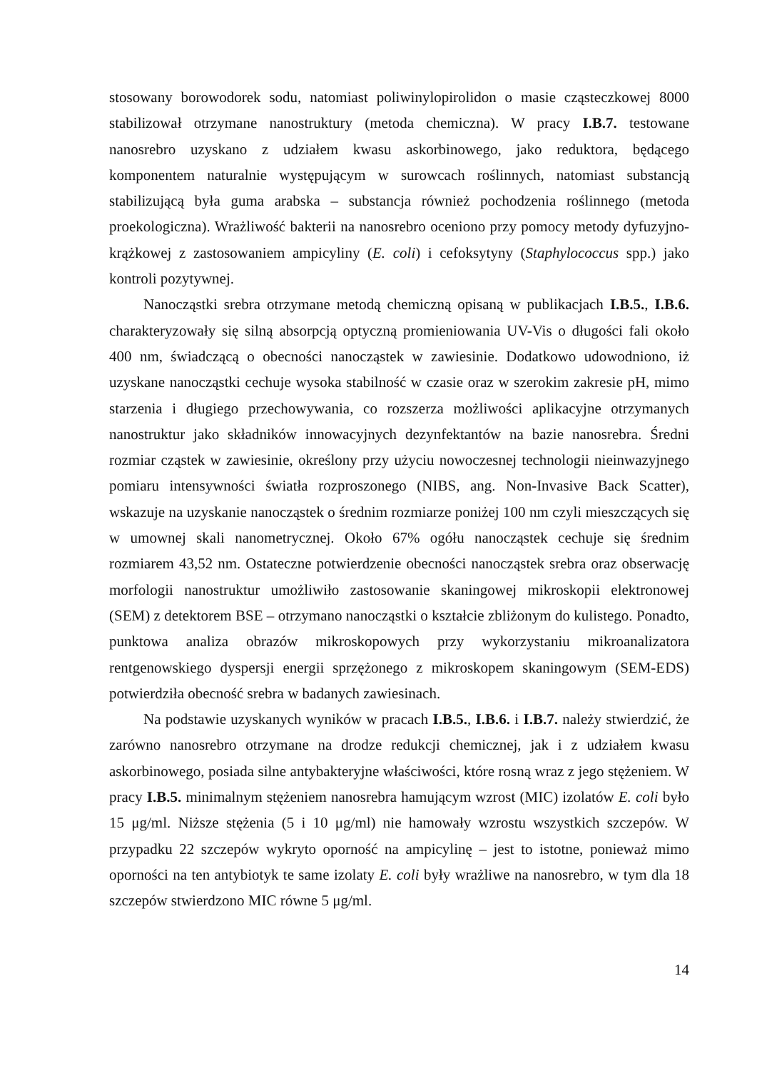stosowany borowodorek sodu, natomiast poliwinylopirolidon o masie cząsteczkowej 8000 stabilizował otrzymane nanostruktury (metoda chemiczna). W pracy I.B.7. testowane nanosrebro uzyskano z udziałem kwasu askorbinowego, jako reduktora, będącego komponentem naturalnie występującym w surowcach roślinnych, natomiast substancją stabilizującą była guma arabska – substancja również pochodzenia roślinnego (metoda proekologiczna). Wrażliwość bakterii na nanosrebro oceniono przy pomocy metody dyfuzyjno-krążkowej z zastosowaniem ampicyliny (E. coli) i cefoksytyny (Staphylococcus spp.) jako kontroli pozytywnej.
Nanocząstki srebra otrzymane metodą chemiczną opisaną w publikacjach I.B.5., I.B.6. charakteryzowały się silną absorpcją optyczną promieniowania UV-Vis o długości fali około 400 nm, świadczącą o obecności nanocząstek w zawiesinie. Dodatkowo udowodniono, iż uzyskane nanocząstki cechuje wysoka stabilność w czasie oraz w szerokim zakresie pH, mimo starzenia i długiego przechowywania, co rozszerza możliwości aplikacyjne otrzymanych nanostruktur jako składników innowacyjnych dezynfektantów na bazie nanosrebra. Średni rozmiar cząstek w zawiesinie, określony przy użyciu nowoczesnej technologii nieinwazyjnego pomiaru intensywności światła rozproszonego (NIBS, ang. Non-Invasive Back Scatter), wskazuje na uzyskanie nanocząstek o średnim rozmiarze poniżej 100 nm czyli mieszczących się w umownej skali nanometrycznej. Około 67% ogółu nanocząstek cechuje się średnim rozmiarem 43,52 nm. Ostateczne potwierdzenie obecności nanocząstek srebra oraz obserwację morfologii nanostruktur umożliwiło zastosowanie skaningowej mikroskopii elektronowej (SEM) z detektorem BSE – otrzymano nanocząstki o kształcie zbliżonym do kulistego. Ponadto, punktowa analiza obrazów mikroskopowych przy wykorzystaniu mikroanalizatora rentgenowskiego dyspersji energii sprzężonego z mikroskopem skaningowym (SEM-EDS) potwierdziła obecność srebra w badanych zawiesinach.
Na podstawie uzyskanych wyników w pracach I.B.5., I.B.6. i I.B.7. należy stwierdzić, że zarówno nanosrebro otrzymane na drodze redukcji chemicznej, jak i z udziałem kwasu askorbinowego, posiada silne antybakteryjne właściwości, które rosną wraz z jego stężeniem. W pracy I.B.5. minimalnym stężeniem nanosrebra hamującym wzrost (MIC) izolatów E. coli było 15 μg/ml. Niższe stężenia (5 i 10 μg/ml) nie hamowały wzrostu wszystkich szczepów. W przypadku 22 szczepów wykryto oporność na ampicylinę – jest to istotne, ponieważ mimo oporności na ten antybiotyk te same izolaty E. coli były wrażliwe na nanosrebro, w tym dla 18 szczepów stwierdzono MIC równe 5 μg/ml.
14